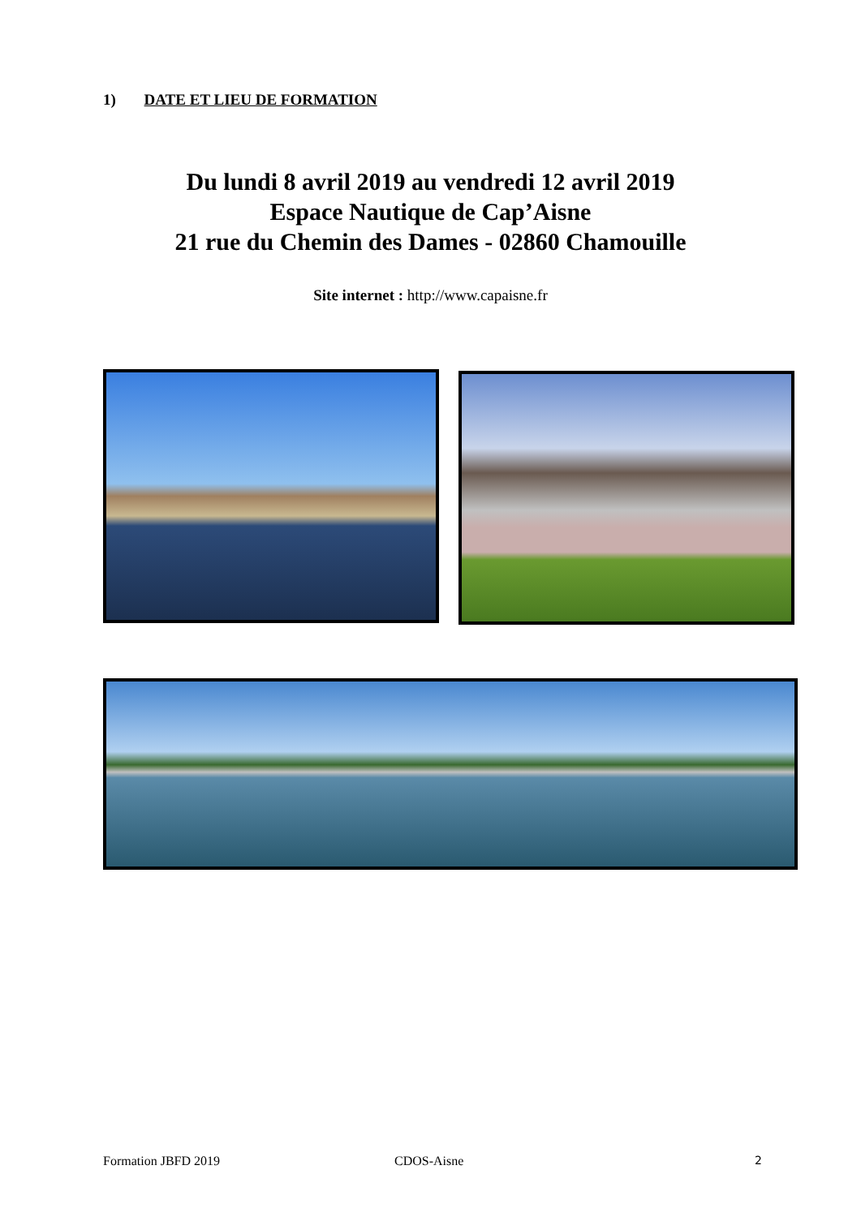1) DATE ET LIEU DE FORMATION
Du lundi 8 avril 2019 au vendredi 12 avril 2019
Espace Nautique de Cap’Aisne
21 rue du Chemin des Dames - 02860 Chamouille
Site internet : http://www.capaisne.fr
Formation JBFD 2019 CDOS-Aisne 2